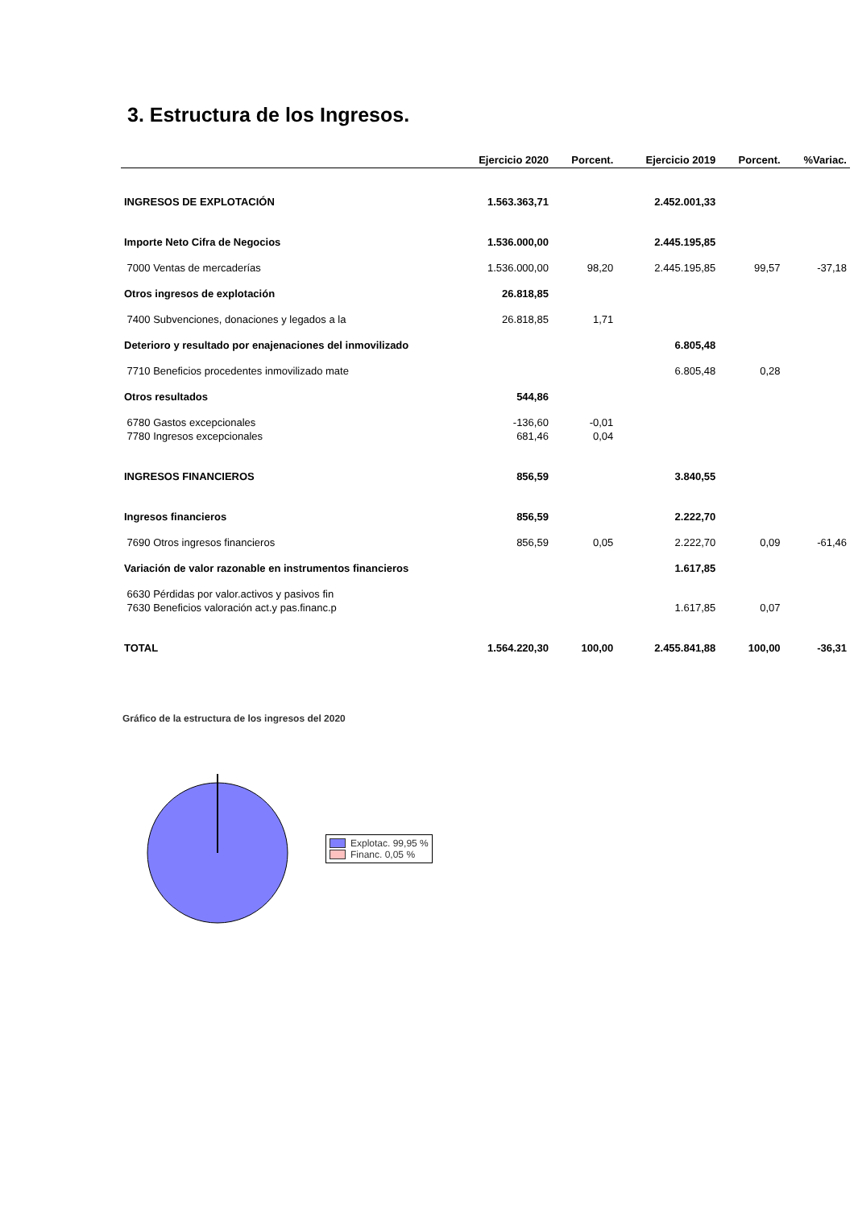3. Estructura de los Ingresos.
| | Ejercicio 2020 | Porcent. | Ejercicio 2019 | Porcent. | %Variac. |
| --- | --- | --- | --- | --- | --- |
| INGRESOS DE EXPLOTACIÓN | 1.563.363,71 | | 2.452.001,33 | | |
| Importe Neto Cifra de Negocios | 1.536.000,00 | | 2.445.195,85 | | |
| 7000 Ventas de mercaderías | 1.536.000,00 | 98,20 | 2.445.195,85 | 99,57 | -37,18 |
| Otros ingresos de explotación | 26.818,85 | | | | |
| 7400 Subvenciones, donaciones y legados a la | 26.818,85 | 1,71 | | | |
| Deterioro y resultado por enajenaciones del inmovilizado | | | 6.805,48 | | |
| 7710 Beneficios procedentes inmovilizado mate | | | 6.805,48 | 0,28 | |
| Otros resultados | 544,86 | | | | |
| 6780 Gastos excepcionales | -136,60 | -0,01 | | | |
| 7780 Ingresos excepcionales | 681,46 | 0,04 | | | |
| INGRESOS FINANCIEROS | 856,59 | | 3.840,55 | | |
| Ingresos financieros | 856,59 | | 2.222,70 | | |
| 7690 Otros ingresos financieros | 856,59 | 0,05 | 2.222,70 | 0,09 | -61,46 |
| Variación de valor razonable en instrumentos financieros | | | 1.617,85 | | |
| 6630 Pérdidas por valor.activos y pasivos fin | | | | | |
| 7630 Beneficios valoración act.y pas.financ.p | | | 1.617,85 | 0,07 | |
| TOTAL | 1.564.220,30 | 100,00 | 2.455.841,88 | 100,00 | -36,31 |
Gráfico de la estructura de los ingresos del 2020
Explotac. 99,95 %
Financ. 0,05 %